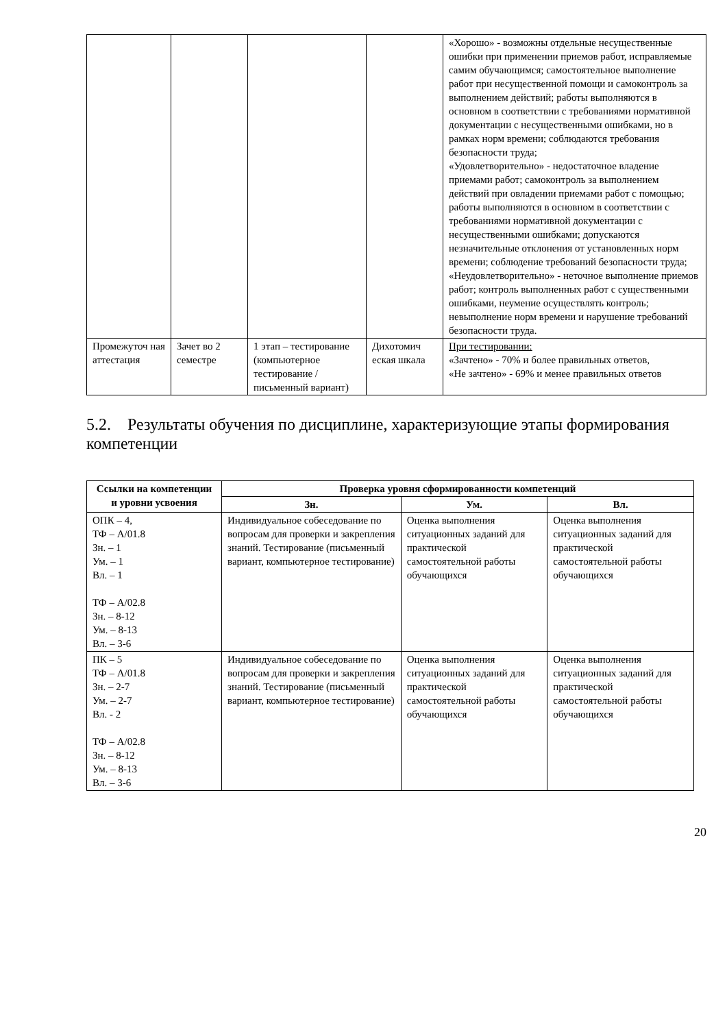| | | | | «Хорошо» - возможны отдельные несущественные ошибки при применении приемов работ, исправляемые самим обучающимся; самостоятельное выполнение работ при несущественной помощи и самоконтроль за выполнением действий; работы выполняются в основном в соответствии с требованиями нормативной документации с несущественными ошибками, но в рамках норм времени; соблюдаются требования безопасности труда; «Удовлетворительно» - недостаточное владение приемами работ; самоконтроль за выполнением действий при овладении приемами работ с помощью; работы выполняются в основном в соответствии с требованиями нормативной документации с несущественными ошибками; допускаются незначительные отклонения от установленных норм времени; соблюдение требований безопасности труда; «Неудовлетворительно» - неточное выполнение приемов работ; контроль выполненных работ с существенными ошибками, неумение осуществлять контроль; невыполнение норм времени и нарушение требований безопасности труда. |
| Промежуточ ная аттестация | Зачет во 2 семестре | 1 этап – тестирование (компьютерное тестирование / письменный вариант) | Дихотомич еская шкала | При тестировании: «Зачтено» - 70% и более правильных ответов, «Не зачтено» - 69% и менее правильных ответов |
5.2. Результаты обучения по дисциплине, характеризующие этапы формирования компетенции
| Ссылки на компетенции и уровни усвоения | Проверка уровня сформированности компетенций | | |
| --- | --- | --- | --- |
| | Зн. | Ум. | Вл. |
| ОПК – 4, ТФ – А/01.8 Зн. – 1 Ум. – 1 Вл. – 1 ТФ – А/02.8 Зн. – 8-12 Ум. – 8-13 Вл. – 3-6 | Индивидуальное собеседование по вопросам для проверки и закрепления знаний. Тестирование (письменный вариант, компьютерное тестирование) | Оценка выполнения ситуационных заданий для практической самостоятельной работы обучающихся | Оценка выполнения ситуационных заданий для практической самостоятельной работы обучающихся |
| ПК – 5 ТФ – А/01.8 Зн. – 2-7 Ум. – 2-7 Вл. - 2 ТФ – А/02.8 Зн. – 8-12 Ум. – 8-13 Вл. – 3-6 | Индивидуальное собеседование по вопросам для проверки и закрепления знаний. Тестирование (письменный вариант, компьютерное тестирование) | Оценка выполнения ситуационных заданий для практической самостоятельной работы обучающихся | Оценка выполнения ситуационных заданий для практической самостоятельной работы обучающихся |
20